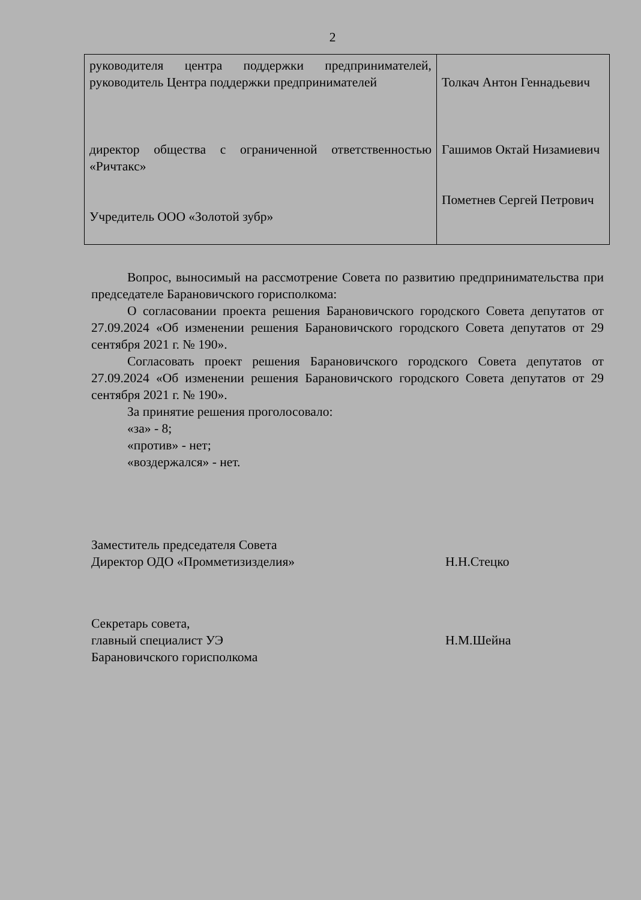2
| руководителя центра поддержки предпринимателей, руководитель Центра поддержки предпринимателей директор общества с ограниченной ответственностью «Ричтакс» Учредитель ООО «Золотой зубр» | Толкач Антон Геннадьевич Гашимов Октай Низамиевич Пометнев Сергей Петрович |
Вопрос, выносимый на рассмотрение Совета по развитию предпринимательства при председателе Барановичского горисполкома:
О согласовании проекта решения Барановичского городского Совета депутатов от 27.09.2024 «Об изменении решения Барановичского городского Совета депутатов от 29 сентября 2021 г. № 190».
Согласовать проект решения Барановичского городского Совета депутатов от 27.09.2024 «Об изменении решения Барановичского городского Совета депутатов от 29 сентября 2021 г. № 190».
За принятие решения проголосовало:
«за» - 8;
«против» - нет;
«воздержался» - нет.
Заместитель председателя Совета
Директор ОДО «Промметизизделия»
Н.Н.Стецко
Секретарь совета,
главный специалист УЭ
Барановичского горисполкома
Н.М.Шейна